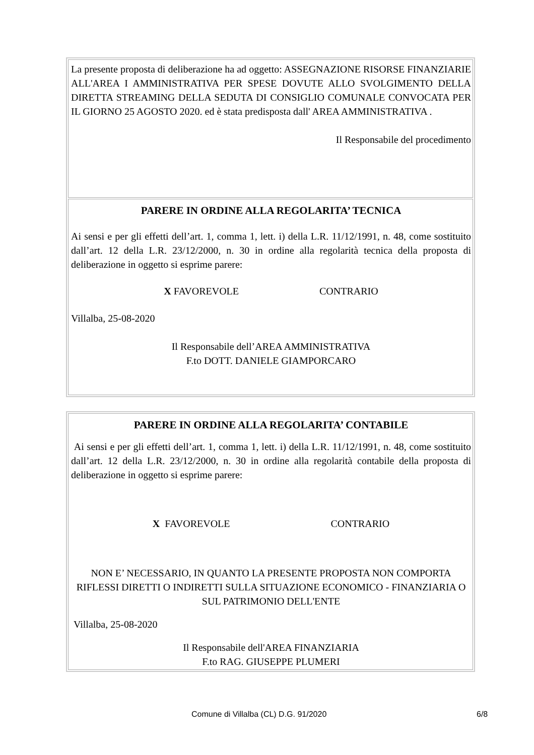La presente proposta di deliberazione ha ad oggetto: ASSEGNAZIONE RISORSE FINANZIARIE ALL'AREA I AMMINISTRATIVA PER SPESE DOVUTE ALLO SVOLGIMENTO DELLA DIRETTA STREAMING DELLA SEDUTA DI CONSIGLIO COMUNALE CONVOCATA PER IL GIORNO 25 AGOSTO 2020. ed è stata predisposta dall' AREA AMMINISTRATIVA .
Il Responsabile del procedimento
PARERE IN ORDINE ALLA REGOLARITA’ TECNICA
Ai sensi e per gli effetti dell’art. 1, comma 1, lett. i) della L.R. 11/12/1991, n. 48, come sostituito dall’art. 12 della L.R. 23/12/2000, n. 30 in ordine alla regolarità tecnica della proposta di deliberazione in oggetto si esprime parere:
X FAVOREVOLE CONTRARIO
Villalba, 25-08-2020
Il Responsabile dell’AREA AMMINISTRATIVA
F.to DOTT. DANIELE GIAMPORCARO
PARERE IN ORDINE ALLA REGOLARITA’ CONTABILE
Ai sensi e per gli effetti dell’art. 1, comma 1, lett. i) della L.R. 11/12/1991, n. 48, come sostituito dall’art. 12 della L.R. 23/12/2000, n. 30 in ordine alla regolarità contabile della proposta di deliberazione in oggetto si esprime parere:
X FAVOREVOLE CONTRARIO
NON E’ NECESSARIO, IN QUANTO LA PRESENTE PROPOSTA NON COMPORTA RIFLESSI DIRETTI O INDIRETTI SULLA SITUAZIONE ECONOMICO - FINANZIARIA O SUL PATRIMONIO DELL'ENTE
Villalba, 25-08-2020
Il Responsabile dell'AREA FINANZIARIA
F.to RAG. GIUSEPPE PLUMERI
Comune di Villalba (CL) D.G. 91/2020 6/8